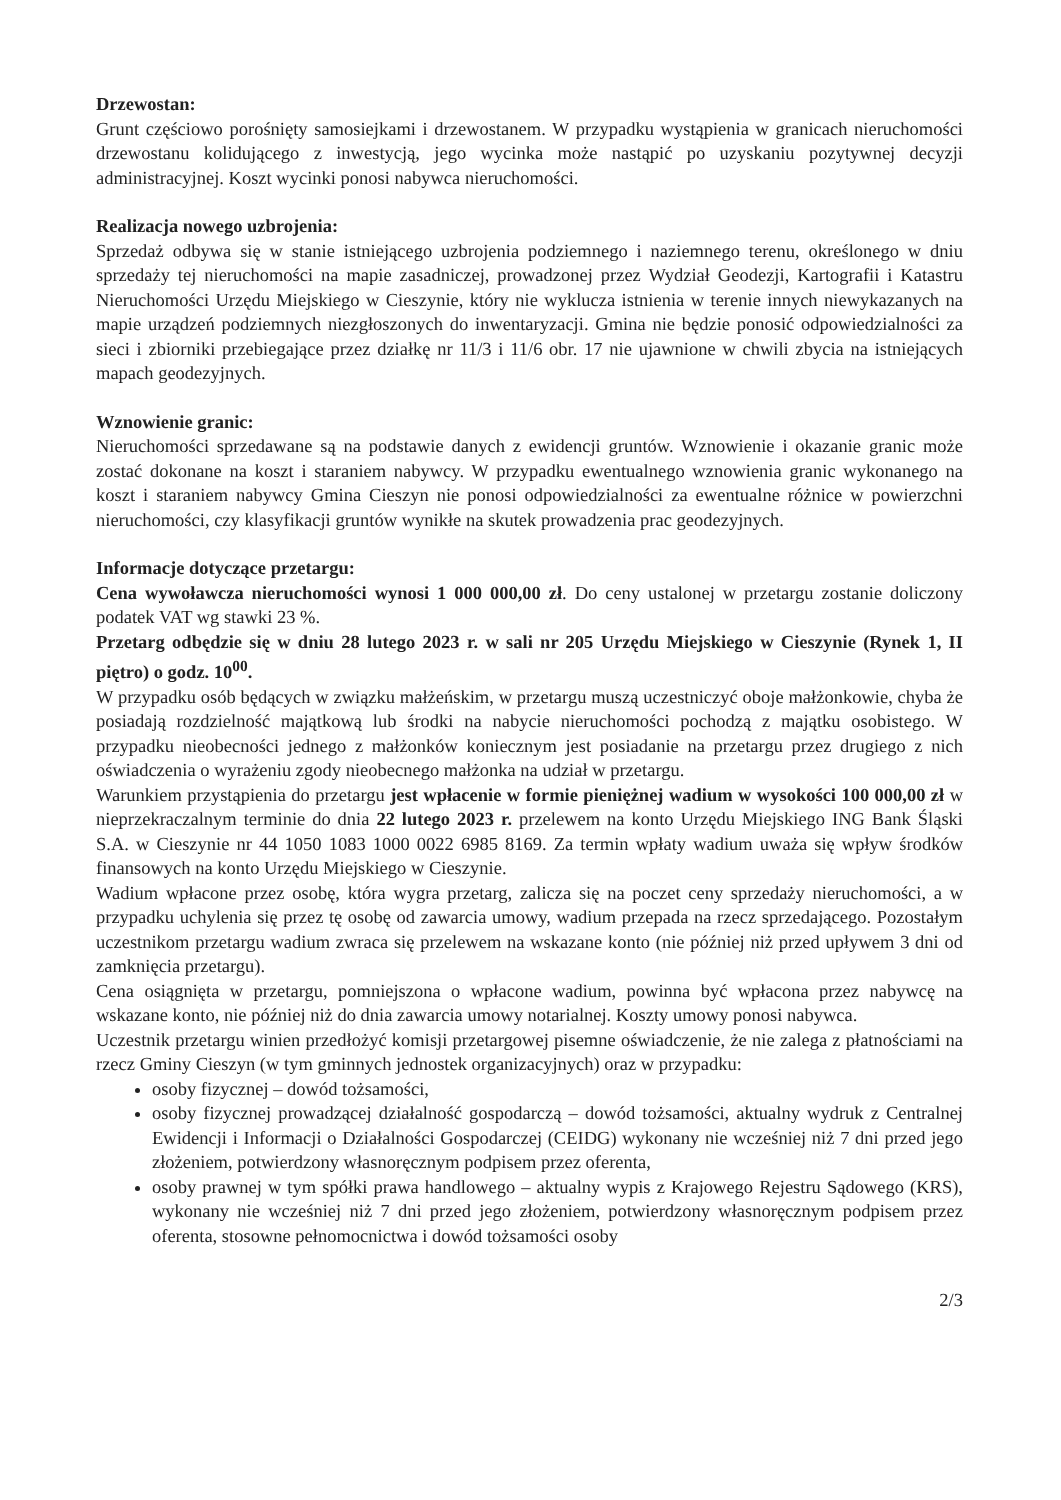Drzewostan:
Grunt częściowo porośnięty samosiejkami i drzewostanem. W przypadku wystąpienia w granicach nieruchomości drzewostanu kolidującego z inwestycją, jego wycinka może nastąpić po uzyskaniu pozytywnej decyzji administracyjnej. Koszt wycinki ponosi nabywca nieruchomości.
Realizacja nowego uzbrojenia:
Sprzedaż odbywa się w stanie istniejącego uzbrojenia podziemnego i naziemnego terenu, określonego w dniu sprzedaży tej nieruchomości na mapie zasadniczej, prowadzonej przez Wydział Geodezji, Kartografii i Katastru Nieruchomości Urzędu Miejskiego w Cieszynie, który nie wyklucza istnienia w terenie innych niewykazanych na mapie urządzeń podziemnych niezgłoszonych do inwentaryzacji. Gmina nie będzie ponosić odpowiedzialności za sieci i zbiorniki przebiegające przez działkę nr 11/3 i 11/6 obr. 17 nie ujawnione w chwili zbycia na istniejących mapach geodezyjnych.
Wznowienie granic:
Nieruchomości sprzedawane są na podstawie danych z ewidencji gruntów. Wznowienie i okazanie granic może zostać dokonane na koszt i staraniem nabywcy. W przypadku ewentualnego wznowienia granic wykonanego na koszt i staraniem nabywcy Gmina Cieszyn nie ponosi odpowiedzialności za ewentualne różnice w powierzchni nieruchomości, czy klasyfikacji gruntów wynikłe na skutek prowadzenia prac geodezyjnych.
Informacje dotyczące przetargu:
Cena wywoławcza nieruchomości wynosi 1 000 000,00 zł. Do ceny ustalonej w przetargu zostanie doliczony podatek VAT wg stawki 23 %.
Przetarg odbędzie się w dniu 28 lutego 2023 r. w sali nr 205 Urzędu Miejskiego w Cieszynie (Rynek 1, II piętro) o godz. 10<sup>00</sup>.
W przypadku osób będących w związku małżeńskim, w przetargu muszą uczestniczyć oboje małżonkowie, chyba że posiadają rozdzielność majątkową lub środki na nabycie nieruchomości pochodzą z majątku osobistego. W przypadku nieobecności jednego z małżonków koniecznym jest posiadanie na przetargu przez drugiego z nich oświadczenia o wyrażeniu zgody nieobecnego małżonka na udział w przetargu.
Warunkiem przystąpienia do przetargu jest wpłacenie w formie pieniężnej wadium w wysokości 100 000,00 zł w nieprzekraczalnym terminie do dnia 22 lutego 2023 r. przelewem na konto Urzędu Miejskiego ING Bank Śląski S.A. w Cieszynie nr 44 1050 1083 1000 0022 6985 8169. Za termin wpłaty wadium uważa się wpływ środków finansowych na konto Urzędu Miejskiego w Cieszynie.
Wadium wpłacone przez osobę, która wygra przetarg, zalicza się na poczet ceny sprzedaży nieruchomości, a w przypadku uchylenia się przez tę osobę od zawarcia umowy, wadium przepada na rzecz sprzedającego. Pozostałym uczestnikom przetargu wadium zwraca się przelewem na wskazane konto (nie później niż przed upływem 3 dni od zamknięcia przetargu).
Cena osiągnięta w przetargu, pomniejszona o wpłacone wadium, powinna być wpłacona przez nabywcę na wskazane konto, nie później niż do dnia zawarcia umowy notarialnej. Koszty umowy ponosi nabywca.
Uczestnik przetargu winien przedłożyć komisji przetargowej pisemne oświadczenie, że nie zalega z płatnościami na rzecz Gminy Cieszyn (w tym gminnych jednostek organizacyjnych) oraz w przypadku:
osoby fizycznej – dowód tożsamości,
osoby fizycznej prowadzącej działalność gospodarczą – dowód tożsamości, aktualny wydruk z Centralnej Ewidencji i Informacji o Działalności Gospodarczej (CEIDG) wykonany nie wcześniej niż 7 dni przed jego złożeniem, potwierdzony własnoręcznym podpisem przez oferenta,
osoby prawnej w tym spółki prawa handlowego – aktualny wypis z Krajowego Rejestru Sądowego (KRS), wykonany nie wcześniej niż 7 dni przed jego złożeniem, potwierdzony własnoręcznym podpisem przez oferenta, stosowne pełnomocnictwa i dowód tożsamości osoby
2/3